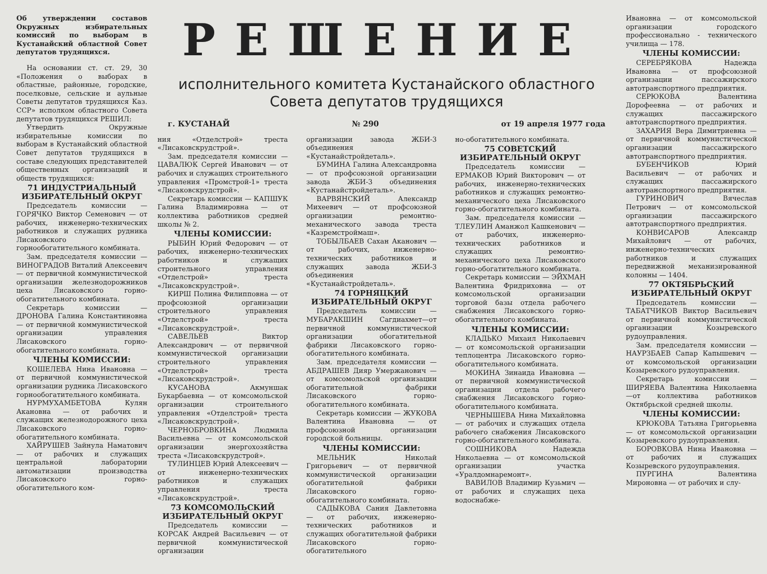Об утверждении составов Окружных избирательных комиссий по выборам в Кустанайский областной Совет депутатов трудящихся.
На основании ст. ст. 29, 30 «Положения о выборах в областные, районные, городские, поселковые, сельские и аульные Советы депутатов трудящихся Каз. ССР» исполком областного Совета депутатов трудящихся РЕШИЛ:
Утвердить Окружные избирательные комиссии по выборам в Кустанайский областной Совет депутатов трудящихся в составе следующих представителей общественных организаций и обществ трудящихся:
71 ИНДУСТРИАЛЬНЫЙ ИЗБИРАТЕЛЬНЫЙ ОКРУГ
Председатель комиссии — ГОРЯЧКО Виктор Семенович — от рабочих, инженерно-технических работников и служащих рудника Лисаковского горнообогатительного комбината.
Зам. председателя комиссии — ВИНОГРАДОВ Виталий Алексеевич — от первичной коммунистической организации железнодорожников цеха Лисаковского горно-обогатительного комбината.
Секретарь комиссии — ДРОНОВА Галина Константиновна — от первичной коммунистической организации управления Лисаковского горно-обогатительного комбината.
ЧЛЕНЫ КОМИССИИ:
КОШЕЛЕВА Нина Ивановна — от первичной коммунистической организации рудника Лисаковского горнообогатительного комбината.
НУРМУХАМБЕТОВА Кулян Акановна — от рабочих и служащих железнодорожного цеха Лисаковского горно-обогатительного комбината.
ХАЙРУШЕВ Зайнула Наматович — от рабочих и служащих центральной лаборатории автоматизации производства Лисаковского горно-обогатительного ком-
РЕШЕНИЕ
исполнительного комитета Кустанайского областного Совета депутатов трудящихся
г. КУСТАНАЙ № 290 от 19 апреля 1977 года
ния «Отделстрой» треста «Лисаковскрудстрой».
Зам. председателя комиссии — ЦАВАЛЮК Сергей Иванович — от рабочих и служащих строительного управления «Промстрой-1» треста «Лисаковскрудстрой».
Секретарь комиссии — КАПШУК Галина Владимировна — от коллектива работников средней школы № 2.
ЧЛЕНЫ КОМИССИИ:
РЫБИН Юрий Федорович — от рабочих, инженерно-технических работников и служащих строительного управления «Отделстрой» треста «Лисаковскрудстрой».
КИРШ Полина Филипповна — от профсоюзной организации строительного управления «Отделстрой» треста «Лисаковскрудстрой».
САВЕЛЬЕВ Виктор Александрович — от первичной коммунистической организации строительного управления «Отделстрой» треста «Лисаковскрудстрой».
КУСАНОВА Акмуншак Букарбаевна — от комсомольской организации строительного управления «Отделстрой» треста «Лисаковскрудстрой».
ЧЕРНОБРОВКИНА Людмила Васильевна — от комсомольской организации энергохозяйства треста «Лисаковскрудстрой».
ТУЛИНЦЕВ Юрий Алексеевич — от инженерно-технических работников и служащих управления треста «Лисаковскрудстрой».
73 КОМСОМОЛЬСКИЙ ИЗБИРАТЕЛЬНЫЙ ОКРУГ
Председатель комиссии — КОРСАК Андрей Васильевич — от первичной коммунистической организации
организации завода ЖБИ-3 объединения «Кустанайстройдеталь».
БУМИНА Галина Александровна — от профсоюзной организации завода ЖБИ-3 объединения «Кустанайстройдеталь».
ВАРВЯНСКИЙ Александр Михеевич — от профсоюзной организации ремонтно-механического завода треста «Казремстроймаш».
ТОБЫЛБАЕВ Сахан Аканович — от рабочих, инженерно-технических работников и служащих завода ЖБИ-3 объединения «Кустанайстройдеталь».
74 ГОРНЯЦКИЙ ИЗБИРАТЕЛЬНЫЙ ОКРУГ
Председатель комиссии — МУБАРАКШИН Сагдиахмет—от первичной коммунистической организации обогатительной фабрики Лисаковского горно-обогатительного комбината.
Зам. председателя комиссии — АБДРАШЕВ Дияр Умержанович — от комсомольской организации обогатительной фабрики Лисаковского горно-обогатительного комбината.
Секретарь комиссии — ЖУКОВА Валентина Ивановна — от профсоюзной организации городской больницы.
ЧЛЕНЫ КОМИССИИ:
МЕЛЬНИК Николай Григорьевич — от первичной коммунистической организации обогатительной фабрики Лисаковского горно-обогатительного комбината.
САДЫКОВА Сания Давлетовна — от рабочих, инженерно-технических работников и служащих обогатительной фабрики Лисаковского горно-обогатительного
но-обогатительного комбината.
75 СОВЕТСКИЙ ИЗБИРАТЕЛЬНЫЙ ОКРУГ
Председатель комиссии — ЕРМАКОВ Юрий Викторович — от рабочих, инженерно-технических работников и служащих ремонтно-механического цеха Лисаковского горно-обогатительного комбината.
Зам. председателя комиссии — ТЛЕУЛИН Аманжол Кашкенович — от рабочих, инженерно-технических работников и служащих ремонтно-механического цеха Лисаковского горно-обогатительного комбината.
Секретарь комиссии — ЭЙХМАН Валентина Фридриховна — от комсомольской организации торговой базы отдела рабочего снабжения Лисаковского горно-обогатительного комбината.
ЧЛЕНЫ КОМИССИИ:
КЛАДЬКО Михаил Николаевич — от комсомольской организации теплоцентра Лисаковского горно-обогатительного комбината.
МОКИНА Зинаида Ивановна — от первичной коммунистической организации отдела рабочего снабжения Лисаковского горно-обогатительного комбината.
ЧЕРНЫШЕВА Нина Михайловна — от рабочих и служащих отдела рабочего снабжения Лисаковского горно-обогатительного комбината.
СОШНИКОВА Надежда Николаевна — от комсомольской организации участка «Уралдомнаремонт».
ВАВИЛОВ Владимир Кузьмич — от рабочих и служащих цеха водоснабже-
Ивановна — от комсомольской организации городского профессионально - технического училища — 178.
ЧЛЕНЫ КОМИССИИ:
СЕРЕБРЯКОВА Надежда Ивановна — от профсоюзной организации пассажирского автотранспортного предприятия.
СЕРЮКОВА Валентина Дорофеевна — от рабочих и служащих пассажирского автотранспортного предприятия.
ЗАХАРИЯ Вера Димитриевна — от первичной коммунистической организации пассажирского автотранспортного предприятия.
БУБЕНЧИКОВ Юрий Васильевич — от рабочих и служащих пассажирского автотранспортного предприятия.
ГУРИНОВИЧ Вячеслав Петрович — от комсомольской организации пассажирского автотранспортного предприятия.
КОНВИСАРОВ Александр Михайлович — от рабочих, инженерно-технических работников и служащих передвижной механизированной колонны — 1404.
77 ОКТЯБРЬСКИЙ ИЗБИРАТЕЛЬНЫЙ ОКРУГ
Председатель комиссии — ТАБАТЧИКОВ Виктор Васильевич от первичной коммунистической организации Козыревского рудоуправления.
Зам. председателя комиссии — НАУРЗБАЕВ Сапар Капышевич — от комсомольской организации Козыревского рудоуправления.
Секретарь комиссии — ШИРЯЕВА Валентина Николаевна—от коллектива работников Октябрьской средней школы.
ЧЛЕНЫ КОМИССИИ:
КРЮКОВА Татьяна Григорьевна — от комсомольской организации Козыревского рудоуправления.
БОРОВКОВА Нина Ивановна — от рабочих и служащих Козыревского рудоуправления.
ПУРГИНА Валентина Мироновна — от рабочих и слу-